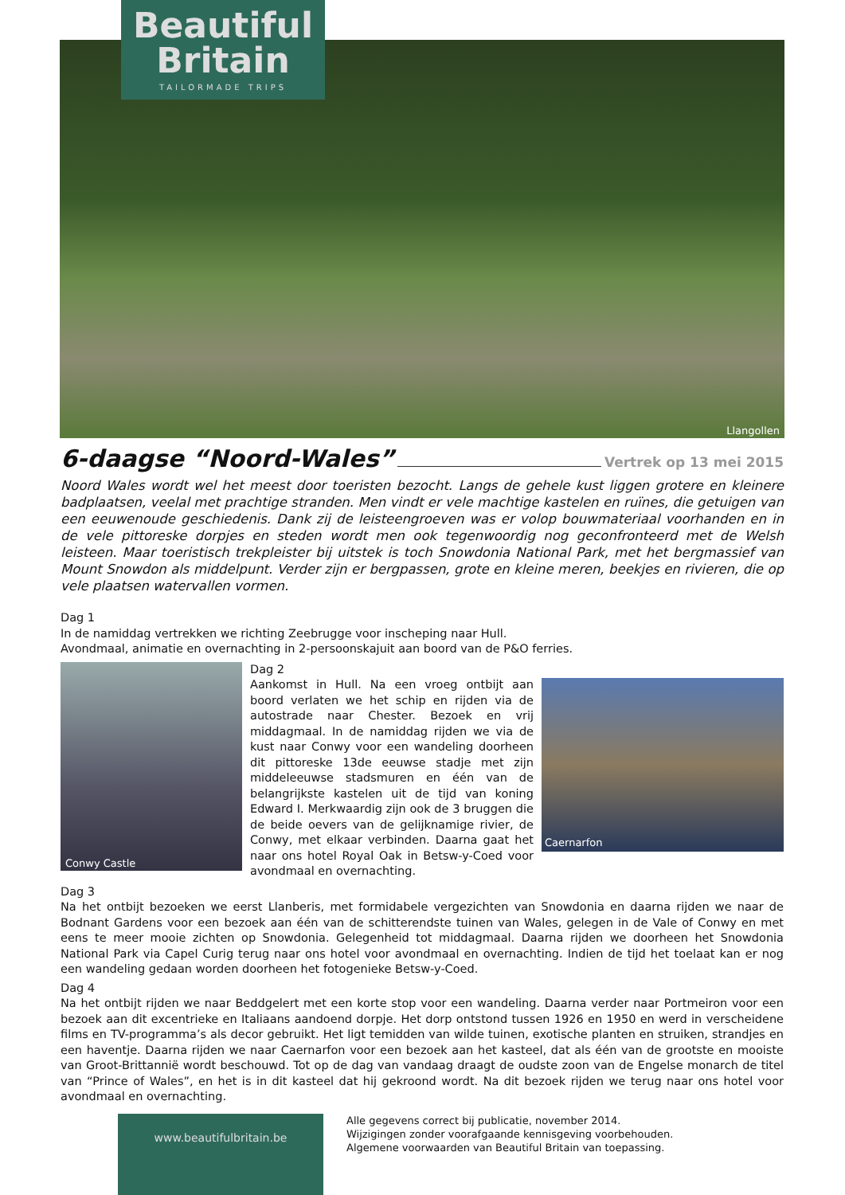Llangollen
Beautiful
Britain
TAILORMADE TRIPS
6-daagse “Noord-Wales” Vertrek op 13 mei 2015
Noord Wales wordt wel het meest door toeristen bezocht. Langs de gehele kust liggen grotere en kleinere badplaatsen, veelal met prachtige stranden. Men vindt er vele machtige kastelen en ruïnes, die getuigen van een eeuwenoude geschiedenis. Dank zij de leisteengroeven was er volop bouwmateriaal voorhanden en in de vele pittoreske dorpjes en steden wordt men ook tegenwoordig nog geconfronteerd met de Welsh leisteen. Maar toeristisch trekpleister bij uitstek is toch Snowdonia National Park, met het bergmassief van Mount Snowdon als middelpunt. Verder zijn er bergpassen, grote en kleine meren, beekjes en rivieren, die op vele plaatsen watervallen vormen.
Dag 1
In de namiddag vertrekken we richting Zeebrugge voor inscheping naar Hull.
Avondmaal, animatie en overnachting in 2-persoonskajuit aan boord van de P&O ferries.
Conwy Castle
Dag 2
Aankomst in Hull. Na een vroeg ontbijt aan boord verlaten we het schip en rijden via de autostrade naar Chester. Bezoek en vrij middagmaal. In de namiddag rijden we via de kust naar Conwy voor een wandeling doorheen dit pittoreske 13de eeuwse stadje met zijn middeleeuwse stadsmuren en één van de belangrijkste kastelen uit de tijd van koning Edward I. Merkwaardig zijn ook de 3 bruggen die de beide oevers van de gelijknamige rivier, de Conwy, met elkaar verbinden. Daarna gaat het naar ons hotel Royal Oak in Betsw-y-Coed voor avondmaal en overnachting.
Caernarfon
Dag 3
Na het ontbijt bezoeken we eerst Llanberis, met formidabele vergezichten van Snowdonia en daarna rijden we naar de Bodnant Gardens voor een bezoek aan één van de schitterendste tuinen van Wales, gelegen in de Vale of Conwy en met eens te meer mooie zichten op Snowdonia. Gelegenheid tot middagmaal. Daarna rijden we doorheen het Snowdonia National Park via Capel Curig terug naar ons hotel voor avondmaal en overnachting. Indien de tijd het toelaat kan er nog een wandeling gedaan worden doorheen het fotogenieke Betsw-y-Coed.
Dag 4
Na het ontbijt rijden we naar Beddgelert met een korte stop voor een wandeling. Daarna verder naar Portmeiron voor een bezoek aan dit excentrieke en Italiaans aandoend dorpje. Het dorp ontstond tussen 1926 en 1950 en werd in verscheidene films en TV-programma’s als decor gebruikt. Het ligt temidden van wilde tuinen, exotische planten en struiken, strandjes en een haventje. Daarna rijden we naar Caernarfon voor een bezoek aan het kasteel, dat als één van de grootste en mooiste van Groot-Brittannië wordt beschouwd. Tot op de dag van vandaag draagt de oudste zoon van de Engelse monarch de titel van “Prince of Wales”, en het is in dit kasteel dat hij gekroond wordt. Na dit bezoek rijden we terug naar ons hotel voor avondmaal en overnachting.
www.beautifulbritain.be
Alle gegevens correct bij publicatie, november 2014.
Wijzigingen zonder voorafgaande kennisgeving voorbehouden.
Algemene voorwaarden van Beautiful Britain van toepassing.